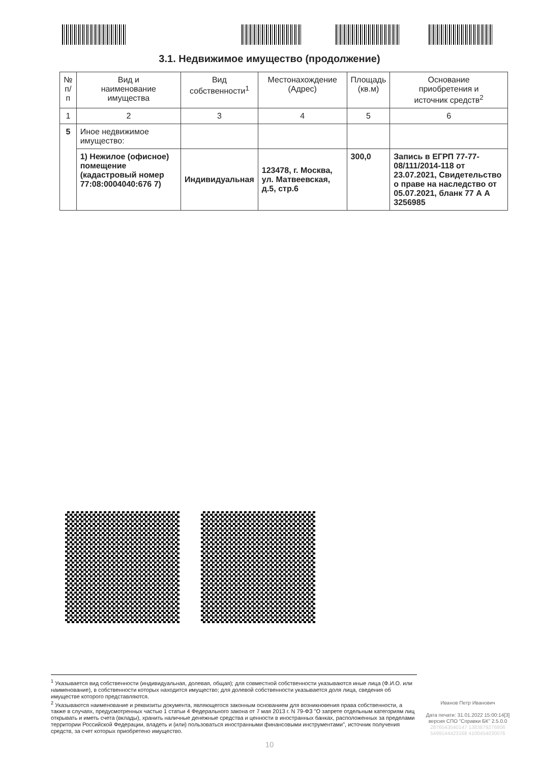3.1. Недвижимое имущество (продолжение)
| № п/п | Вид и наименование имущества | Вид собственности<sup>1</sup> | Местонахождение (Адрес) | Площадь (кв.м) | Основание приобретения и источник средств<sup>2</sup> |
| --- | --- | --- | --- | --- | --- |
| 1 | 2 | 3 | 4 | 5 | 6 |
| 5 | Иное недвижимое имущество: | | | | |
| | 1) Нежилое (офисное) помещение (кадастровый номер 77:08:0004040:676 7) | Индивидуальная | 123478, г. Москва, ул. Матвеевская, д.5, стр.6 | 300,0 | Запись в ЕГРП 77-77-08/111/2014-118 от 23.07.2021, Свидетельство о праве на наследство от 05.07.2021, бланк 77 А А 3256985 |
<sup>1</sup> Указывается вид собственности (индивидуальная, долевая, общая); для совместной собственности указываются иные лица (Ф.И.О. или наименование), в собственности которых находится имущество; для долевой собственности указывается доля лица, сведения об имуществе которого представляются.
<sup>2</sup> Указываются наименование и реквизиты документа, являющегося законным основанием для возникновения права собственности, а также в случаях, предусмотренных частью 1 статьи 4 Федерального закона от 7 мая 2013 г. N 79-ФЗ "О запрете отдельным категориям лиц открывать и иметь счета (вклады), хранить наличные денежные средства и ценности в иностранных банках, расположенных за пределами территории Российской Федерации, владеть и (или) пользоваться иностранными финансовыми инструментами", источник получения средств, за счет которых приобретено имущество.
Иванов Петр Иванович
Дата печати: 31.01.2022 15:00:14[3]
версия СПО "Справки БК" 2.5.0.0
2876543540147 1383879276806
5499144423168 4100454030076
10